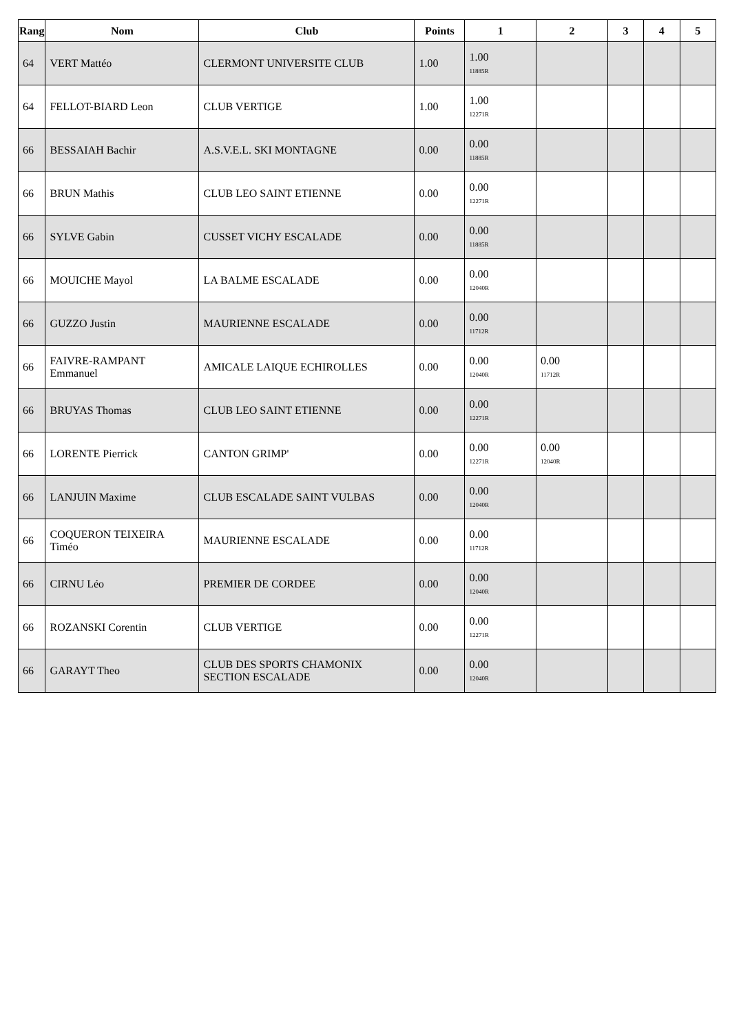| Rang | Nom | Club | Points | 1 | 2 | 3 | 4 | 5 |
| --- | --- | --- | --- | --- | --- | --- | --- | --- |
| 64 | VERT Mattéo | CLERMONT UNIVERSITE CLUB | 1.00 | 1.00 11885R | | | | |
| 64 | FELLOT-BIARD Leon | CLUB VERTIGE | 1.00 | 1.00 12271R | | | | |
| 66 | BESSAIAH Bachir | A.S.V.E.L. SKI MONTAGNE | 0.00 | 0.00 11885R | | | | |
| 66 | BRUN Mathis | CLUB LEO SAINT ETIENNE | 0.00 | 0.00 12271R | | | | |
| 66 | SYLVE Gabin | CUSSET VICHY ESCALADE | 0.00 | 0.00 11885R | | | | |
| 66 | MOUICHE Mayol | LA BALME ESCALADE | 0.00 | 0.00 12040R | | | | |
| 66 | GUZZO Justin | MAURIENNE ESCALADE | 0.00 | 0.00 11712R | | | | |
| 66 | FAIVRE-RAMPANT Emmanuel | AMICALE LAIQUE ECHIROLLES | 0.00 | 0.00 12040R | 0.00 11712R | | | |
| 66 | BRUYAS Thomas | CLUB LEO SAINT ETIENNE | 0.00 | 0.00 12271R | | | | |
| 66 | LORENTE Pierrick | CANTON GRIMP' | 0.00 | 0.00 12271R | 0.00 12040R | | | |
| 66 | LANJUIN Maxime | CLUB ESCALADE SAINT VULBAS | 0.00 | 0.00 12040R | | | | |
| 66 | COQUERON TEIXEIRA Timéo | MAURIENNE ESCALADE | 0.00 | 0.00 11712R | | | | |
| 66 | CIRNU Léo | PREMIER DE CORDEE | 0.00 | 0.00 12040R | | | | |
| 66 | ROZANSKI Corentin | CLUB VERTIGE | 0.00 | 0.00 12271R | | | | |
| 66 | GARAYT Theo | CLUB DES SPORTS CHAMONIX SECTION ESCALADE | 0.00 | 0.00 12040R | | | | |